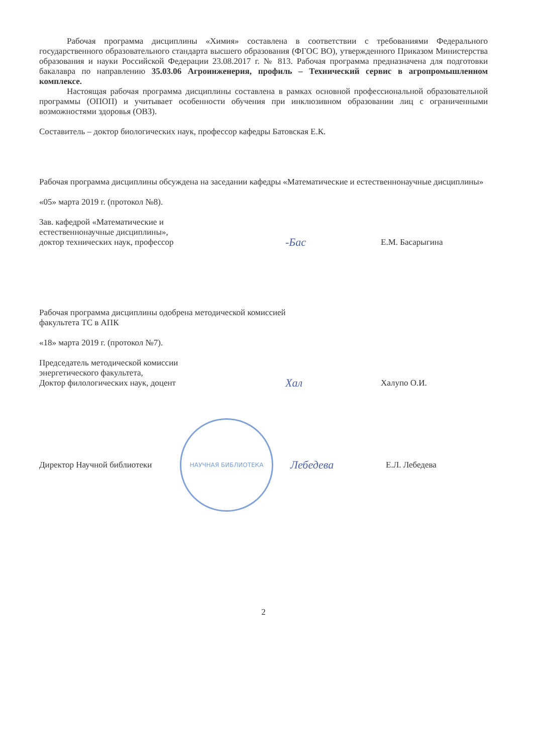Рабочая программа дисциплины «Химия» составлена в соответствии с требованиями Федерального государственного образовательного стандарта высшего образования (ФГОС ВО), утвержденного Приказом Министерства образования и науки Российской Федерации 23.08.2017 г. № 813. Рабочая программа предназначена для подготовки бакалавра по направлению 35.03.06 Агроинженерия, профиль – Технический сервис в агропромышленном комплексе.
Настоящая рабочая программа дисциплины составлена в рамках основной профессиональной образовательной программы (ОПОП) и учитывает особенности обучения при инклюзивном образовании лиц с ограниченными возможностями здоровья (ОВЗ).
Составитель – доктор биологических наук, профессор кафедры Батовская Е.К.
Рабочая программа дисциплины обсуждена на заседании кафедры «Математические и естественнонаучные дисциплины»
«05» марта 2019 г. (протокол №8).
Зав. кафедрой «Математические и
естественнонаучные дисциплины»,
доктор технических наук, профессор
-Бас
Е.М. Басарыгина
Рабочая программа дисциплины одобрена методической комиссией
факультета ТС в АПК
«18» марта 2019 г. (протокол №7).
Председатель методической комиссии
энергетического факультета,
Доктор филологических наук, доцент
Хал
Халупо О.И.
Директор Научной библиотеки
НАУЧНАЯ БИБЛИОТЕКА
Лебедева
Е.Л. Лебедева
2